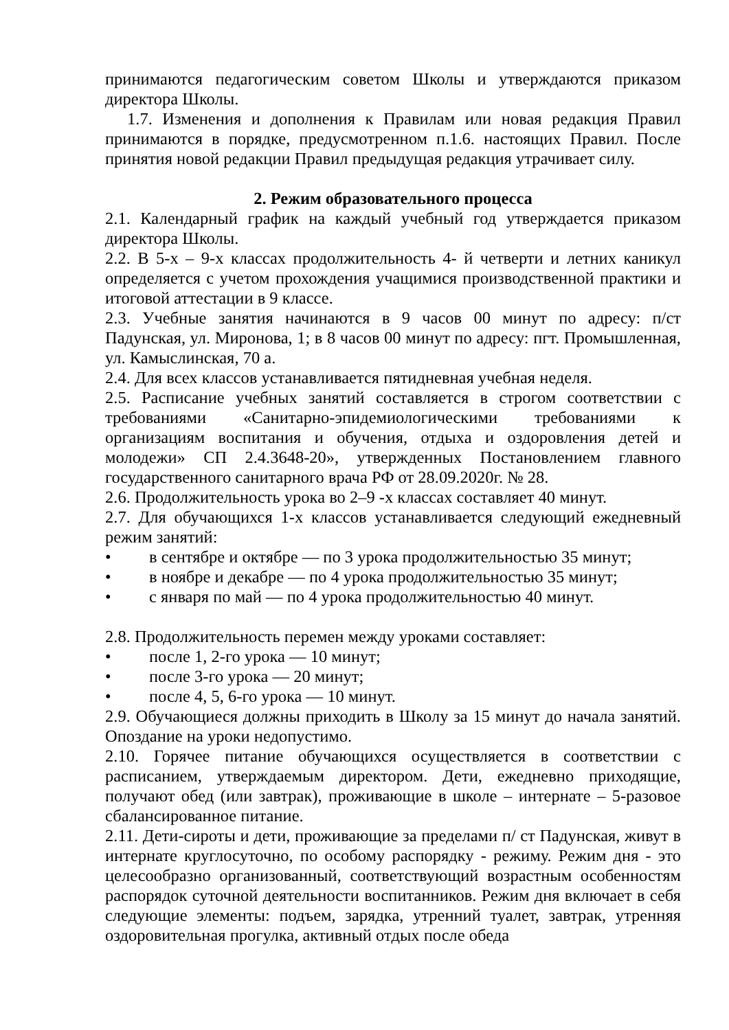принимаются педагогическим советом Школы и утверждаются приказом директора Школы.
1.7. Изменения и дополнения к Правилам или новая редакция Правил принимаются в порядке, предусмотренном п.1.6. настоящих Правил. После принятия новой редакции Правил предыдущая редакция утрачивает силу.
2. Режим образовательного процесса
2.1. Календарный график на каждый учебный год утверждается приказом директора Школы.
2.2. В 5-х – 9-х классах продолжительность 4- й четверти и летних каникул определяется с учетом прохождения учащимися производственной практики и итоговой аттестации в 9 классе.
2.3. Учебные занятия начинаются в 9 часов 00 минут по адресу: п/ст Падунская, ул. Миронова, 1; в 8 часов 00 минут по адресу: пгт. Промышленная, ул. Камыслинская, 70 а.
2.4. Для всех классов устанавливается пятидневная учебная неделя.
2.5. Расписание учебных занятий составляется в строгом соответствии с требованиями «Санитарно-эпидемиологическими требованиями к организациям воспитания и обучения, отдыха и оздоровления детей и молодежи» СП 2.4.3648-20», утвержденных Постановлением главного государственного санитарного врача РФ от 28.09.2020г. № 28.
2.6. Продолжительность урока во 2–9 -х классах составляет 40 минут.
2.7. Для обучающихся 1-х классов устанавливается следующий ежедневный режим занятий:
• в сентябре и октябре — по 3 урока продолжительностью 35 минут;
• в ноябре и декабре — по 4 урока продолжительностью 35 минут;
• с января по май — по 4 урока продолжительностью 40 минут.
2.8. Продолжительность перемен между уроками составляет:
• после 1, 2-го урока — 10 минут;
• после 3-го урока — 20 минут;
• после 4, 5, 6-го урока — 10 минут.
2.9. Обучающиеся должны приходить в Школу за 15 минут до начала занятий. Опоздание на уроки недопустимо.
2.10. Горячее питание обучающихся осуществляется в соответствии с расписанием, утверждаемым директором. Дети, ежедневно приходящие, получают обед (или завтрак), проживающие в школе – интернате – 5-разовое сбалансированное питание.
2.11. Дети-сироты и дети, проживающие за пределами п/ ст Падунская, живут в интернате круглосуточно, по особому распорядку - режиму. Режим дня - это целесообразно организованный, соответствующий возрастным особенностям распорядок суточной деятельности воспитанников. Режим дня включает в себя следующие элементы: подъем, зарядка, утренний туалет, завтрак, утренняя оздоровительная прогулка, активный отдых после обеда